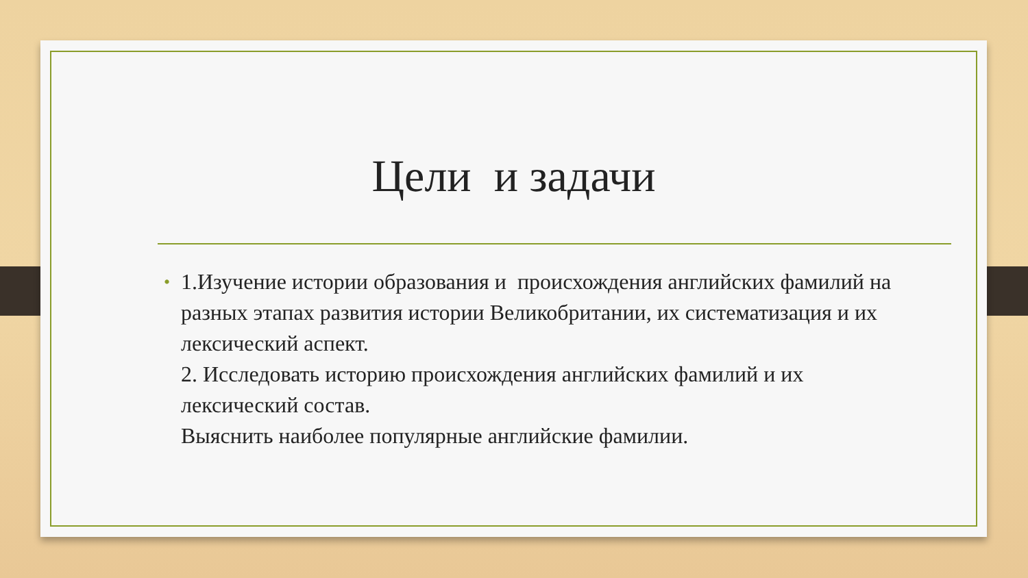Цели и задачи
•
1.Изучение истории образования и происхождения английских фамилий на разных этапах развития истории Великобритании, их систематизация и их лексический аспект.
2. Исследовать историю происхождения английских фамилий и их лексический состав.
Выяснить наиболее популярные английские фамилии.